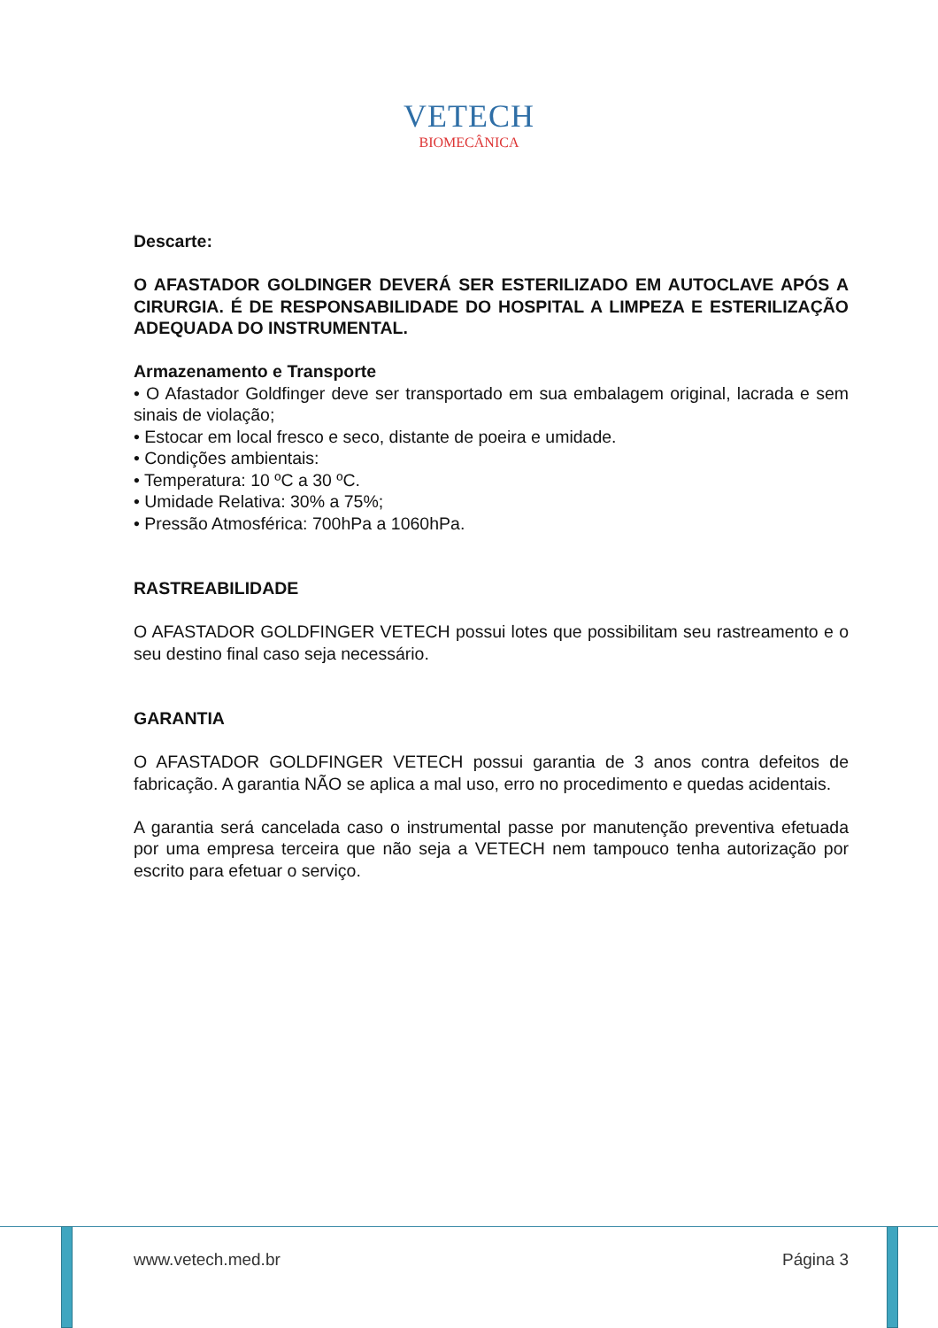VETECH
BIOMECÂNICA
Descarte:
O AFASTADOR GOLDINGER DEVERÁ SER ESTERILIZADO EM AUTOCLAVE APÓS A CIRURGIA. É DE RESPONSABILIDADE DO HOSPITAL A LIMPEZA E ESTERILIZAÇÃO ADEQUADA DO INSTRUMENTAL.
Armazenamento e Transporte
• O Afastador Goldfinger deve ser transportado em sua embalagem original, lacrada e sem sinais de violação;
• Estocar em local fresco e seco, distante de poeira e umidade.
• Condições ambientais:
• Temperatura: 10 ºC a 30 ºC.
• Umidade Relativa: 30% a 75%;
• Pressão Atmosférica: 700hPa a 1060hPa.
RASTREABILIDADE
O AFASTADOR GOLDFINGER VETECH possui lotes que possibilitam seu rastreamento e o seu destino final caso seja necessário.
GARANTIA
O AFASTADOR GOLDFINGER VETECH possui garantia de 3 anos contra defeitos de fabricação. A garantia NÃO se aplica a mal uso, erro no procedimento e quedas acidentais.
A garantia será cancelada caso o instrumental passe por manutenção preventiva efetuada por uma empresa terceira que não seja a VETECH nem tampouco tenha autorização por escrito para efetuar o serviço.
www.vetech.med.br Página 3